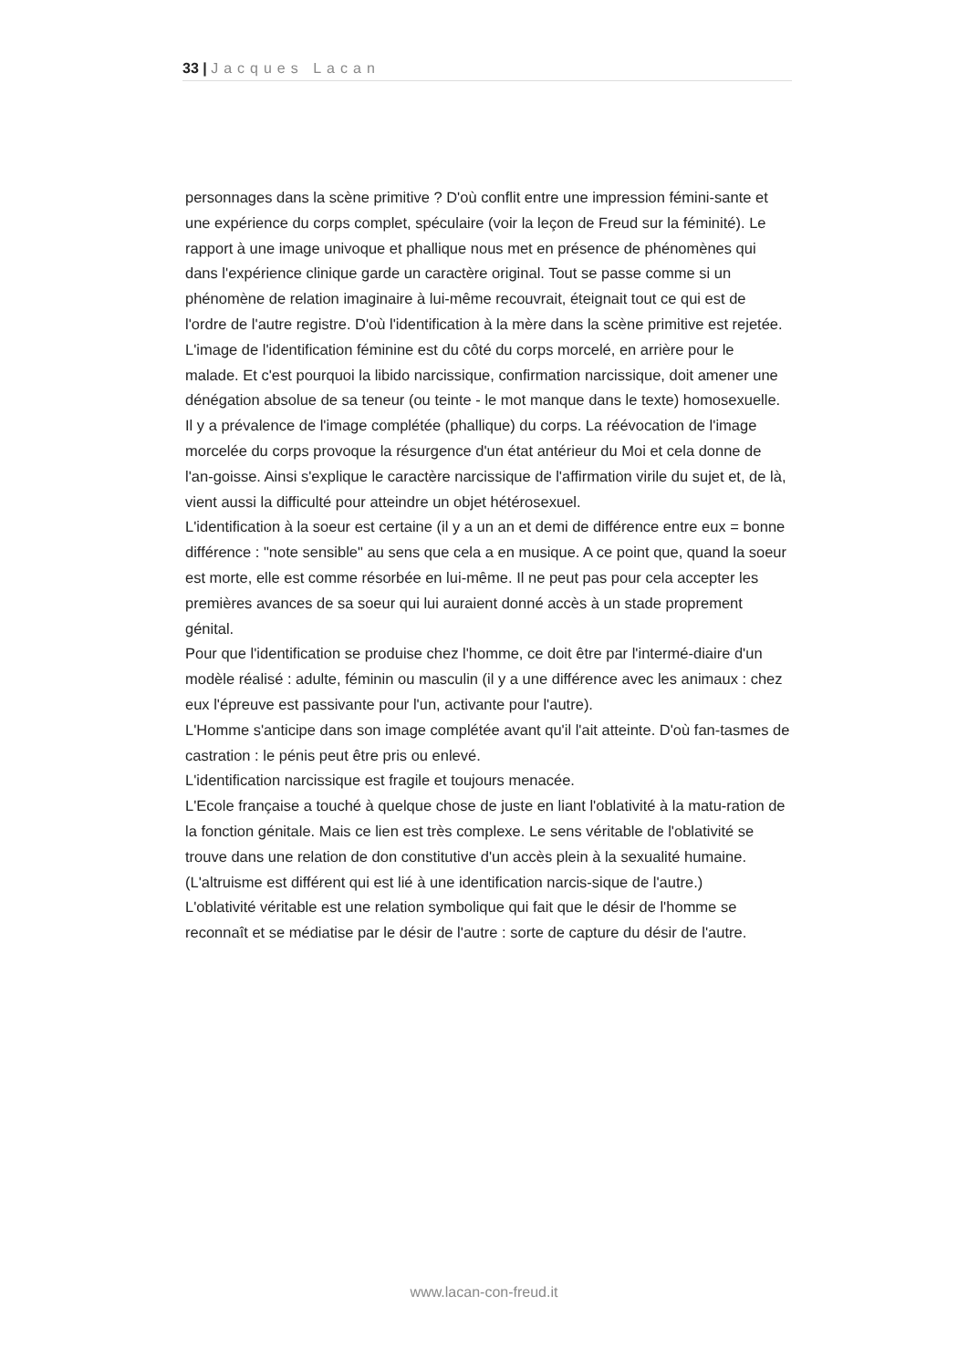33 | Jacques Lacan
personnages dans la scène primitive ? D'où conflit entre une impression fémini-sante et une expérience du corps complet, spéculaire (voir la leçon de Freud sur la féminité). Le rapport à une image univoque et phallique nous met en présence de phénomènes qui dans l'expérience clinique garde un caractère original. Tout se passe comme si un phénomène de relation imaginaire à lui-même recouvrait, éteignait tout ce qui est de l'ordre de l'autre registre. D'où l'identification à la mère dans la scène primitive est rejetée. L'image de l'identification féminine est du côté du corps morcelé, en arrière pour le malade. Et c'est pourquoi la libido narcissique, confirmation narcissique, doit amener une dénégation absolue de sa teneur (ou teinte - le mot manque dans le texte) homosexuelle. Il y a prévalence de l'image complétée (phallique) du corps. La réévocation de l'image morcelée du corps provoque la résurgence d'un état antérieur du Moi et cela donne de l'an-goisse. Ainsi s'explique le caractère narcissique de l'affirmation virile du sujet et, de là, vient aussi la difficulté pour atteindre un objet hétérosexuel.
L'identification à la soeur est certaine (il y a un an et demi de différence entre eux = bonne différence : "note sensible" au sens que cela a en musique. A ce point que, quand la soeur est morte, elle est comme résorbée en lui-même. Il ne peut pas pour cela accepter les premières avances de sa soeur qui lui auraient donné accès à un stade proprement génital.
Pour que l'identification se produise chez l'homme, ce doit être par l'intermé-diaire d'un modèle réalisé : adulte, féminin ou masculin (il y a une différence avec les animaux : chez eux l'épreuve est passivante pour l'un, activante pour l'autre).
L'Homme s'anticipe dans son image complétée avant qu'il l'ait atteinte. D'où fan-tasmes de castration : le pénis peut être pris ou enlevé.
L'identification narcissique est fragile et toujours menacée.
L'Ecole française a touché à quelque chose de juste en liant l'oblativité à la matu-ration de la fonction génitale. Mais ce lien est très complexe. Le sens véritable de l'oblativité se trouve dans une relation de don constitutive d'un accès plein à la sexualité humaine. (L'altruisme est différent qui est lié à une identification narcis-sique de l'autre.)
L'oblativité véritable est une relation symbolique qui fait que le désir de l'homme se reconnaît et se médiatise par le désir de l'autre : sorte de capture du désir de l'autre.
www.lacan-con-freud.it